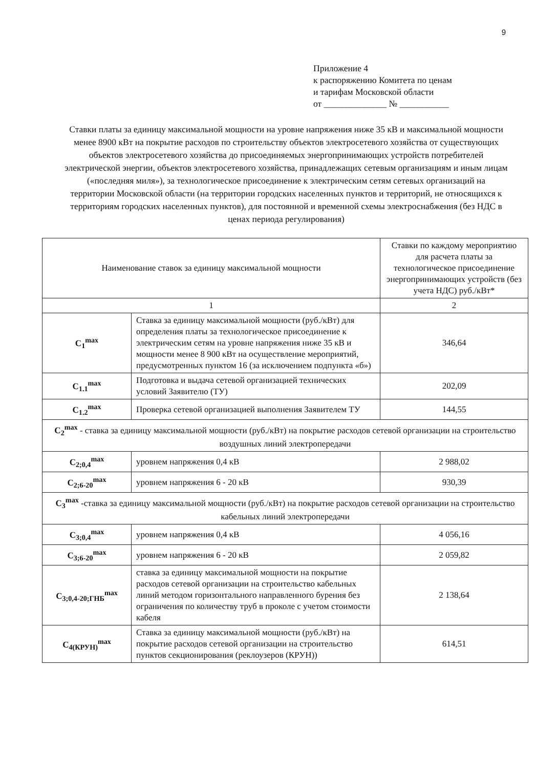9
Приложение 4
к распоряжению Комитета по ценам
и тарифам Московской области
от ______________ № ___________
Ставки платы за единицу максимальной мощности на уровне напряжения ниже 35 кВ и максимальной мощности менее 8900 кВт на покрытие расходов по строительству объектов электросетевого хозяйства от существующих объектов электросетевого хозяйства до присоединяемых энергопринимающих устройств потребителей электрической энергии, объектов электросетевого хозяйства, принадлежащих сетевым организациям и иным лицам («последняя миля»), за технологическое присоединение к электрическим сетям сетевых организаций на территории Московской области (на территории городских населенных пунктов и территорий, не относящихся к территориям городских населенных пунктов), для постоянной и временной схемы электроснабжения (без НДС в ценах периода регулирования)
| Наименование ставок за единицу максимальной мощности | | Ставки по каждому мероприятию для расчета платы за технологическое присоединение энергопринимающих устройств (без учета НДС) руб./кВт* |
| --- | --- | --- |
| 1 | | 2 |
| C<sub>1</sub><sup>max</sup> | Ставка за единицу максимальной мощности (руб./кВт) для определения платы за технологическое присоединение к электрическим сетям на уровне напряжения ниже 35 кВ и мощности менее 8 900 кВт на осуществление мероприятий, предусмотренных пунктом 16 (за исключением подпункта «б») | 346,64 |
| C<sub>1.1</sub><sup>max</sup> | Подготовка и выдача сетевой организацией технических условий Заявителю (ТУ) | 202,09 |
| C<sub>1.2</sub><sup>max</sup> | Проверка сетевой организацией выполнения Заявителем ТУ | 144,55 |
| C<sub>2</sub><sup>max</sup> - ставка за единицу максимальной мощности (руб./кВт) на покрытие расходов сетевой организации на строительство воздушных линий электропередачи | | |
| C<sub>2;0,4</sub><sup>max</sup> | уровнем напряжения 0,4 кВ | 2 988,02 |
| C<sub>2;6-20</sub><sup>max</sup> | уровнем напряжения 6 - 20 кВ | 930,39 |
| C<sub>3</sub><sup>max</sup> -ставка за единицу максимальной мощности (руб./кВт) на покрытие расходов сетевой организации на строительство кабельных линий электропередачи | | |
| C<sub>3;0,4</sub><sup>max</sup> | уровнем напряжения 0,4 кВ | 4 056,16 |
| C<sub>3;6-20</sub><sup>max</sup> | уровнем напряжения 6 - 20 кВ | 2 059,82 |
| C<sub>3;0,4-20;ГНБ</sub><sup>max</sup> | ставка за единицу максимальной мощности на покрытие расходов сетевой организации на строительство кабельных линий методом горизонтального направленного бурения без ограничения по количеству труб в проколе с учетом стоимости кабеля | 2 138,64 |
| C<sub>4(КРУН)</sub><sup>max</sup> | Ставка за единицу максимальной мощности (руб./кВт) на покрытие расходов сетевой организации на строительство пунктов секционирования (реклоузеров (КРУН)) | 614,51 |